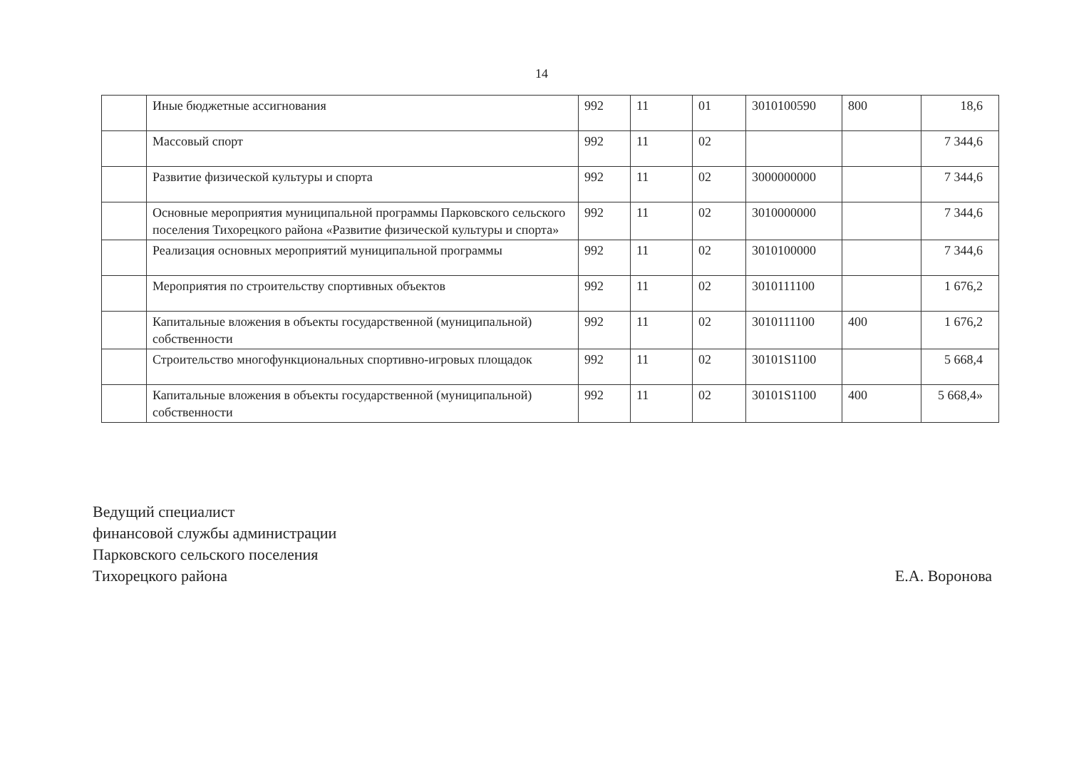14
| | Иные бюджетные ассигнования | 992 | 11 | 01 | 3010100590 | 800 | 18,6 |
| | Массовый спорт | 992 | 11 | 02 | | | 7 344,6 |
| | Развитие физической культуры и спорта | 992 | 11 | 02 | 3000000000 | | 7 344,6 |
| | Основные мероприятия муниципальной программы Парковского сельского поселения Тихорецкого района «Развитие физической культуры и спорта» | 992 | 11 | 02 | 3010000000 | | 7 344,6 |
| | Реализация основных мероприятий муниципальной программы | 992 | 11 | 02 | 3010100000 | | 7 344,6 |
| | Мероприятия по строительству спортивных объектов | 992 | 11 | 02 | 3010111100 | | 1 676,2 |
| | Капитальные вложения в объекты государственной (муниципальной) собственности | 992 | 11 | 02 | 3010111100 | 400 | 1 676,2 |
| | Строительство многофункциональных спортивно-игровых площадок | 992 | 11 | 02 | 30101S1100 | | 5 668,4 |
| | Капитальные вложения в объекты государственной (муниципальной) собственности | 992 | 11 | 02 | 30101S1100 | 400 | 5 668,4» |
Ведущий специалист
финансовой службы администрации
Парковского сельского поселения
Тихорецкого района
Е.А. Воронова